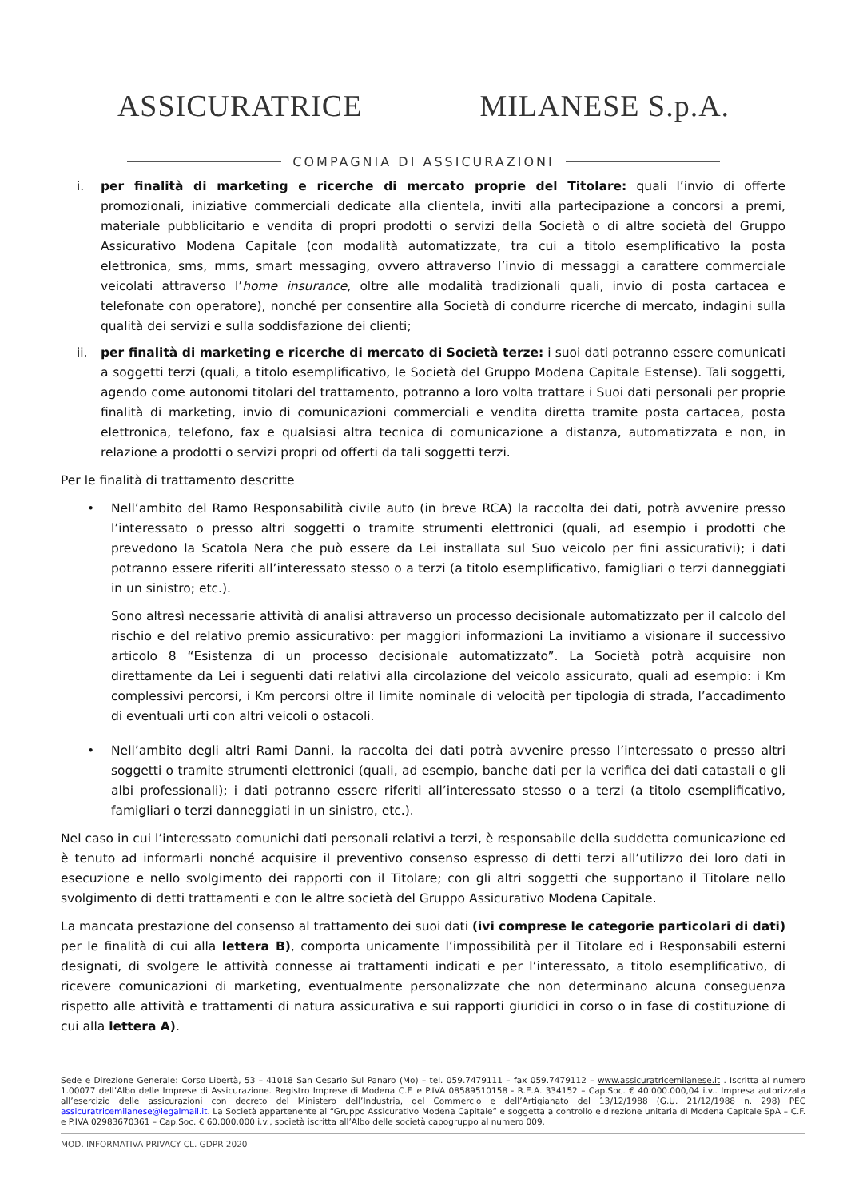ASSICURATRICE MILANESE S.p.A.
COMPAGNIA DI ASSICURAZIONI
i. per finalità di marketing e ricerche di mercato proprie del Titolare: quali l’invio di offerte promozionali, iniziative commerciali dedicate alla clientela, inviti alla partecipazione a concorsi a premi, materiale pubblicitario e vendita di propri prodotti o servizi della Società o di altre società del Gruppo Assicurativo Modena Capitale (con modalità automatizzate, tra cui a titolo esemplificativo la posta elettronica, sms, mms, smart messaging, ovvero attraverso l’invio di messaggi a carattere commerciale veicolati attraverso l’home insurance, oltre alle modalità tradizionali quali, invio di posta cartacea e telefonate con operatore), nonché per consentire alla Società di condurre ricerche di mercato, indagini sulla qualità dei servizi e sulla soddisfazione dei clienti;
ii. per finalità di marketing e ricerche di mercato di Società terze: i suoi dati potranno essere comunicati a soggetti terzi (quali, a titolo esemplificativo, le Società del Gruppo Modena Capitale Estense). Tali soggetti, agendo come autonomi titolari del trattamento, potranno a loro volta trattare i Suoi dati personali per proprie finalità di marketing, invio di comunicazioni commerciali e vendita diretta tramite posta cartacea, posta elettronica, telefono, fax e qualsiasi altra tecnica di comunicazione a distanza, automatizzata e non, in relazione a prodotti o servizi propri od offerti da tali soggetti terzi.
Per le finalità di trattamento descritte
• Nell’ambito del Ramo Responsabilità civile auto (in breve RCA) la raccolta dei dati, potrà avvenire presso l’interessato o presso altri soggetti o tramite strumenti elettronici (quali, ad esempio i prodotti che prevedono la Scatola Nera che può essere da Lei installata sul Suo veicolo per fini assicurativi); i dati potranno essere riferiti all’interessato stesso o a terzi (a titolo esemplificativo, famigliari o terzi danneggiati in un sinistro; etc.).
Sono altresì necessarie attività di analisi attraverso un processo decisionale automatizzato per il calcolo del rischio e del relativo premio assicurativo: per maggiori informazioni La invitiamo a visionare il successivo articolo 8 “Esistenza di un processo decisionale automatizzato”. La Società potrà acquisire non direttamente da Lei i seguenti dati relativi alla circolazione del veicolo assicurato, quali ad esempio: i Km complessivi percorsi, i Km percorsi oltre il limite nominale di velocità per tipologia di strada, l’accadimento di eventuali urti con altri veicoli o ostacoli.
• Nell’ambito degli altri Rami Danni, la raccolta dei dati potrà avvenire presso l’interessato o presso altri soggetti o tramite strumenti elettronici (quali, ad esempio, banche dati per la verifica dei dati catastali o gli albi professionali); i dati potranno essere riferiti all’interessato stesso o a terzi (a titolo esemplificativo, famigliari o terzi danneggiati in un sinistro, etc.).
Nel caso in cui l’interessato comunichi dati personali relativi a terzi, è responsabile della suddetta comunicazione ed è tenuto ad informarli nonché acquisire il preventivo consenso espresso di detti terzi all’utilizzo dei loro dati in esecuzione e nello svolgimento dei rapporti con il Titolare; con gli altri soggetti che supportano il Titolare nello svolgimento di detti trattamenti e con le altre società del Gruppo Assicurativo Modena Capitale.
La mancata prestazione del consenso al trattamento dei suoi dati (ivi comprese le categorie particolari di dati) per le finalità di cui alla lettera B), comporta unicamente l’impossibilità per il Titolare ed i Responsabili esterni designati, di svolgere le attività connesse ai trattamenti indicati e per l’interessato, a titolo esemplificativo, di ricevere comunicazioni di marketing, eventualmente personalizzate che non determinano alcuna conseguenza rispetto alle attività e trattamenti di natura assicurativa e sui rapporti giuridici in corso o in fase di costituzione di cui alla lettera A).
Sede e Direzione Generale: Corso Libertà, 53 – 41018 San Cesario Sul Panaro (Mo) – tel. 059.7479111 – fax 059.7479112 – www.assicuratricemilanese.it . Iscritta al numero 1.00077 dell’Albo delle Imprese di Assicurazione. Registro Imprese di Modena C.F. e P.IVA 08589510158 - R.E.A. 334152 – Cap.Soc. € 40.000.000,04 i.v.. Impresa autorizzata all’esercizio delle assicurazioni con decreto del Ministero dell’Industria, del Commercio e dell’Artigianato del 13/12/1988 (G.U. 21/12/1988 n. 298) PEC assicuratricemilanese@legalmail.it. La Società appartenente al “Gruppo Assicurativo Modena Capitale” e soggetta a controllo e direzione unitaria di Modena Capitale SpA – C.F. e P.IVA 02983670361 – Cap.Soc. € 60.000.000 i.v., società iscritta all’Albo delle società capogruppo al numero 009.
MOD. INFORMATIVA PRIVACY CL. GDPR 2020